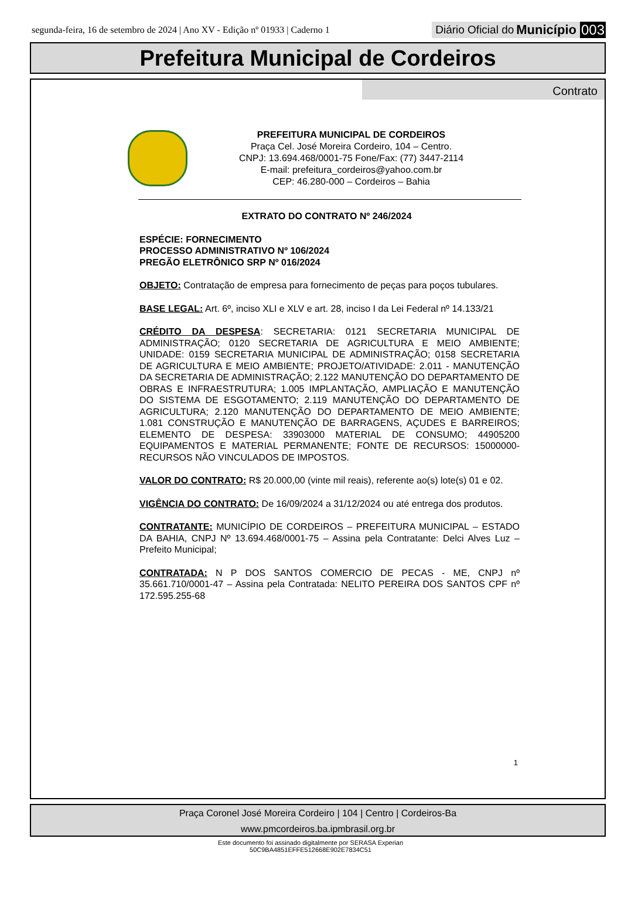segunda-feira, 16 de setembro de 2024 | Ano XV - Edição nº 01933 | Caderno 1 Diário Oficial do Município 003
Prefeitura Municipal de Cordeiros
Contrato
PREFEITURA MUNICIPAL DE CORDEIROS
Praça Cel. José Moreira Cordeiro, 104 – Centro.
CNPJ: 13.694.468/0001-75 Fone/Fax: (77) 3447-2114
E-mail: prefeitura_cordeiros@yahoo.com.br
CEP: 46.280-000 – Cordeiros – Bahia
EXTRATO DO CONTRATO Nº 246/2024
ESPÉCIE: FORNECIMENTO
PROCESSO ADMINISTRATIVO Nº 106/2024
PREGÃO ELETRÔNICO SRP Nº 016/2024
OBJETO: Contratação de empresa para fornecimento de peças para poços tubulares.
BASE LEGAL: Art. 6º, inciso XLI e XLV e art. 28, inciso I da Lei Federal nº 14.133/21
CRÉDITO DA DESPESA: SECRETARIA: 0121 SECRETARIA MUNICIPAL DE ADMINISTRAÇÃO; 0120 SECRETARIA DE AGRICULTURA E MEIO AMBIENTE; UNIDADE: 0159 SECRETARIA MUNICIPAL DE ADMINISTRAÇÃO; 0158 SECRETARIA DE AGRICULTURA E MEIO AMBIENTE; PROJETO/ATIVIDADE: 2.011 - MANUTENÇÃO DA SECRETARIA DE ADMINISTRAÇÃO; 2.122 MANUTENÇÃO DO DEPARTAMENTO DE OBRAS E INFRAESTRUTURA; 1.005 IMPLANTAÇÃO, AMPLIAÇÃO E MANUTENÇÃO DO SISTEMA DE ESGOTAMENTO; 2.119 MANUTENÇÃO DO DEPARTAMENTO DE AGRICULTURA; 2.120 MANUTENÇÃO DO DEPARTAMENTO DE MEIO AMBIENTE; 1.081 CONSTRUÇÃO E MANUTENÇÃO DE BARRAGENS, AÇUDES E BARREIROS; ELEMENTO DE DESPESA: 33903000 MATERIAL DE CONSUMO; 44905200 EQUIPAMENTOS E MATERIAL PERMANENTE; FONTE DE RECURSOS: 15000000- RECURSOS NÃO VINCULADOS DE IMPOSTOS.
VALOR DO CONTRATO: R$ 20.000,00 (vinte mil reais), referente ao(s) lote(s) 01 e 02.
VIGÊNCIA DO CONTRATO: De 16/09/2024 a 31/12/2024 ou até entrega dos produtos.
CONTRATANTE: MUNICÍPIO DE CORDEIROS – PREFEITURA MUNICIPAL – ESTADO DA BAHIA, CNPJ Nº 13.694.468/0001-75 – Assina pela Contratante: Delci Alves Luz – Prefeito Municipal;
CONTRATADA: N P DOS SANTOS COMERCIO DE PECAS - ME, CNPJ nº 35.661.710/0001-47 – Assina pela Contratada: NELITO PEREIRA DOS SANTOS CPF nº 172.595.255-68
1
Praça Coronel José Moreira Cordeiro | 104 | Centro | Cordeiros-Ba
www.pmcordeiros.ba.ipmbrasil.org.br
Este documento foi assinado digitalmente por SERASA Experian
50C9BA4851EFFE512668E902E7834C51